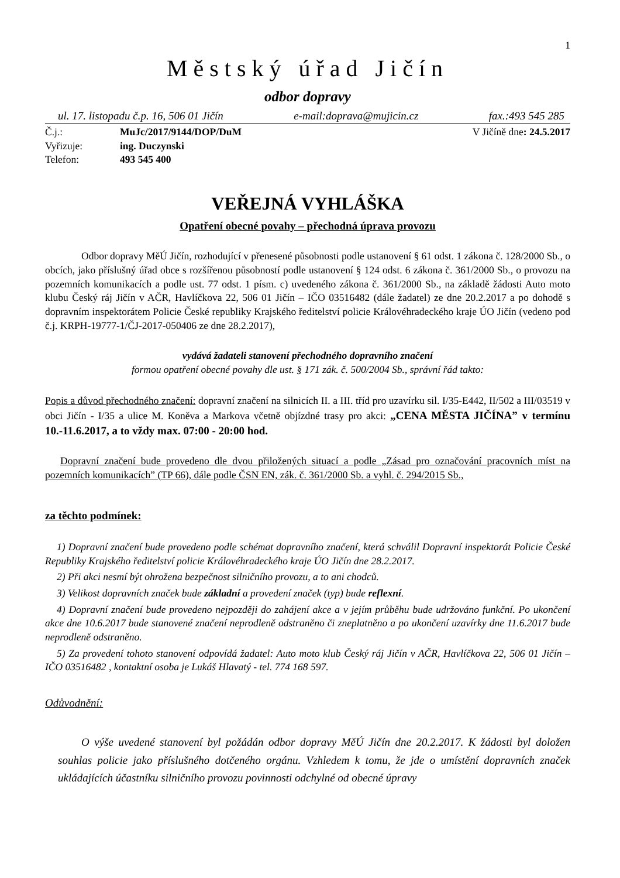1
Městský úřad Jičín
odbor dopravy
ul. 17. listopadu č.p. 16, 506 01 Jičín e-mail:doprava@mujicin.cz fax.:493 545 285
Č.j.: MuJc/2017/9144/DOP/DuM V Jičíně dne: 24.5.2017 Vyřizuje: ing. Duczynski Telefon: 493 545 400
VEŘEJNÁ VYHLÁŠKA
Opatření obecné povahy – přechodná úprava provozu
Odbor dopravy MěÚ Jičín, rozhodující v přenesené působnosti podle ustanovení § 61 odst. 1 zákona č. 128/2000 Sb., o obcích, jako příslušný úřad obce s rozšířenou působností podle ustanovení § 124 odst. 6 zákona č. 361/2000 Sb., o provozu na pozemních komunikacích a podle ust. 77 odst. 1 písm. c) uvedeného zákona č. 361/2000 Sb., na základě žádosti Auto moto klubu Český ráj Jičín v AČR, Havlíčkova 22, 506 01 Jičín – IČO 03516482 (dále žadatel) ze dne 20.2.2017 a po dohodě s dopravním inspektorátem Policie České republiky Krajského ředitelství policie Královéhradeckého kraje ÚO Jičín (vedeno pod č.j. KRPH-19777-1/ČJ-2017-050406 ze dne 28.2.2017),
vydává žadateli stanovení přechodného dopravního značení
formou opatření obecné povahy dle ust. § 171 zák. č. 500/2004 Sb., správní řád takto:
Popis a důvod přechodného značení: dopravní značení na silnicích II. a III. tříd pro uzavírku sil. I/35-E442, II/502 a III/03519 v obci Jičín - I/35 a ulice M. Koněva a Markova včetně objízdné trasy pro akci: „CENA MĚSTA JIČÍNA” v termínu 10.-11.6.2017, a to vždy max. 07:00 - 20:00 hod.
Dopravní značení bude provedeno dle dvou přiložených situací a podle „Zásad pro označování pracovních míst na pozemních komunikacích” (TP 66), dále podle ČSN EN, zák. č. 361/2000 Sb. a vyhl. č. 294/2015 Sb.,
za těchto podmínek:
1) Dopravní značení bude provedeno podle schémat dopravního značení, která schválil Dopravní inspektorát Policie České Republiky Krajského ředitelství policie Královéhradeckého kraje ÚO Jičín dne 28.2.2017.
2) Při akci nesmí být ohrožena bezpečnost silničního provozu, a to ani chodců.
3) Velikost dopravních značek bude základní a provedení značek (typ) bude reflexní.
4) Dopravní značení bude provedeno nejpozději do zahájení akce a v jejím průběhu bude udržováno funkční. Po ukončení akce dne 10.6.2017 bude stanovené značení neprodleně odstraněno či zneplatněno a po ukončení uzavírky dne 11.6.2017 bude neprodleně odstraněno.
5) Za provedení tohoto stanovení odpovídá žadatel: Auto moto klub Český ráj Jičín v AČR, Havlíčkova 22, 506 01 Jičín – IČO 03516482 , kontaktní osoba je Lukáš Hlavatý - tel. 774 168 597.
Odůvodnění:
O výše uvedené stanovení byl požádán odbor dopravy MěÚ Jičín dne 20.2.2017. K žádosti byl doložen souhlas policie jako příslušného dotčeného orgánu. Vzhledem k tomu, že jde o umístění dopravních značek ukládajících účastníku silničního provozu povinnosti odchylné od obecné úpravy